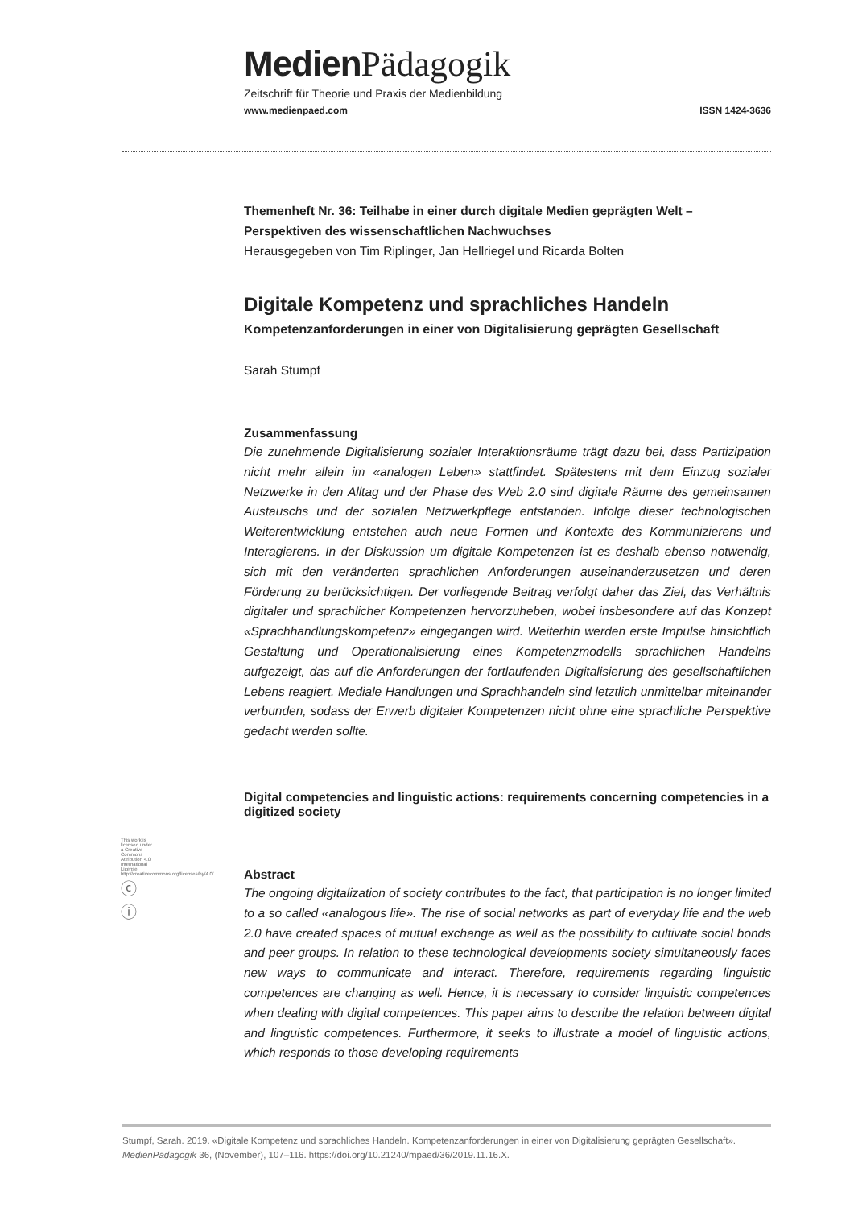Medien Pädagogik
Zeitschrift für Theorie und Praxis der Medienbildung
www.medienpaed.com ISSN 1424-3636
Themenheft Nr. 36: Teilhabe in einer durch digitale Medien geprägten Welt – Perspektiven des wissenschaftlichen Nachwuchses
Herausgegeben von Tim Riplinger, Jan Hellriegel und Ricarda Bolten
Digitale Kompetenz und sprachliches Handeln
Kompetenzanforderungen in einer von Digitalisierung geprägten Gesellschaft
Sarah Stumpf
Zusammenfassung
Die zunehmende Digitalisierung sozialer Interaktionsräume trägt dazu bei, dass Partizipation nicht mehr allein im «analogen Leben» stattfindet. Spätestens mit dem Einzug sozialer Netzwerke in den Alltag und der Phase des Web 2.0 sind digitale Räume des gemeinsamen Austauschs und der sozialen Netzwerkpflege entstanden. Infolge dieser technologischen Weiterentwicklung entstehen auch neue Formen und Kontexte des Kommunizierens und Interagierens. In der Diskussion um digitale Kompetenzen ist es deshalb ebenso notwendig, sich mit den veränderten sprachlichen Anforderungen auseinanderzusetzen und deren Förderung zu berücksichtigen. Der vorliegende Beitrag verfolgt daher das Ziel, das Verhältnis digitaler und sprachlicher Kompetenzen hervorzuheben, wobei insbesondere auf das Konzept «Sprachhandlungskompetenz» eingegangen wird. Weiterhin werden erste Impulse hinsichtlich Gestaltung und Operationalisierung eines Kompetenzmodells sprachlichen Handelns aufgezeigt, das auf die Anforderungen der fortlaufenden Digitalisierung des gesellschaftlichen Lebens reagiert. Mediale Handlungen und Sprachhandeln sind letztlich unmittelbar miteinander verbunden, sodass der Erwerb digitaler Kompetenzen nicht ohne eine sprachliche Perspektive gedacht werden sollte.
Digital competencies and linguistic actions: requirements concerning competencies in a digitized society
Abstract
The ongoing digitalization of society contributes to the fact, that participation is no longer limited to a so called «analogous life». The rise of social networks as part of everyday life and the web 2.0 have created spaces of mutual exchange as well as the possibility to cultivate social bonds and peer groups. In relation to these technological developments society simultaneously faces new ways to communicate and interact. Therefore, requirements regarding linguistic competences are changing as well. Hence, it is necessary to consider linguistic competences when dealing with digital competences. This paper aims to describe the relation between digital and linguistic competences. Furthermore, it seeks to illustrate a model of linguistic actions, which responds to those developing requirements
This work is licensed under a Creative Commons Attribution 4.0 International License http://creativecommons.org/licenses/by/4.0/
ⓒ ⓘ
Stumpf, Sarah. 2019. «Digitale Kompetenz und sprachliches Handeln. Kompetenzanforderungen in einer von Digitalisierung geprägten Gesellschaft». MedienPädagogik 36, (November), 107–116. https://doi.org/10.21240/mpaed/36/2019.11.16.X.